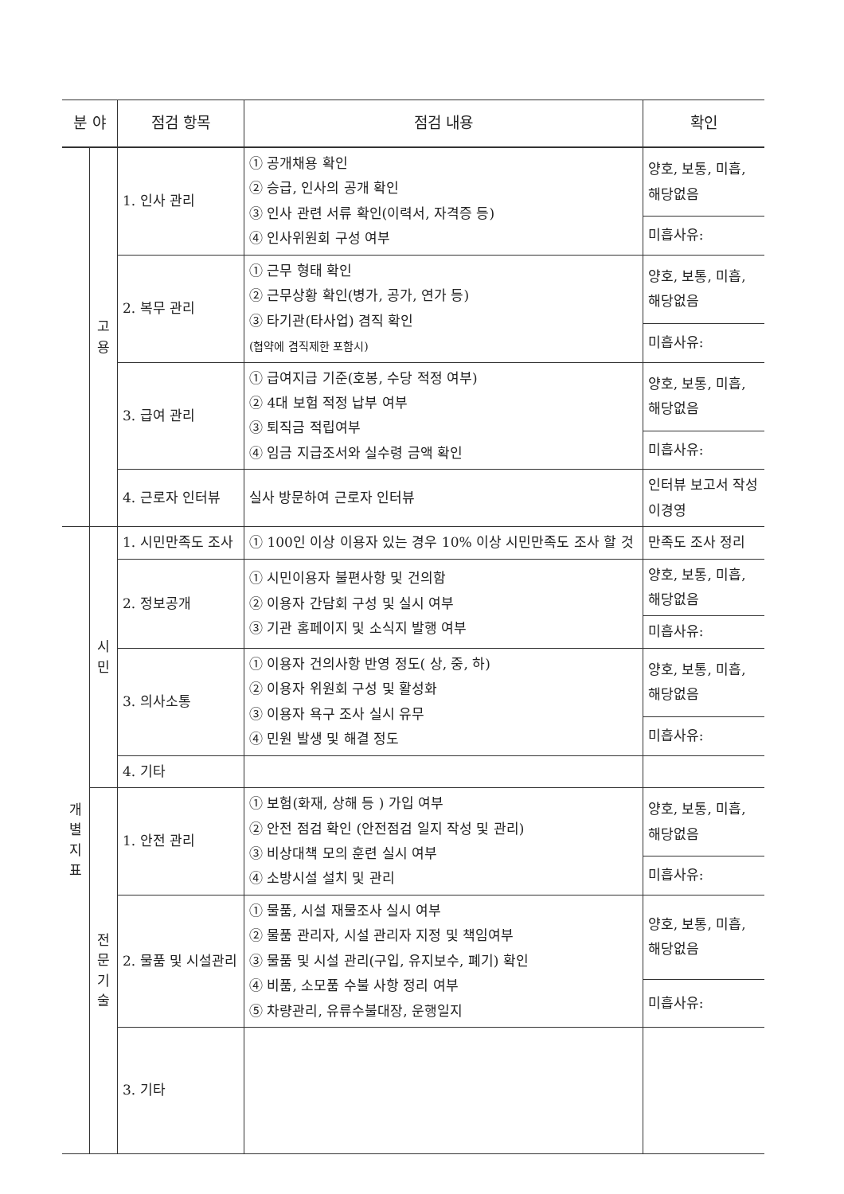| 분 야 | | 점검 항목 | 점검 내용 | 확인 |
| --- | --- | --- | --- | --- |
| | 고 용 | 1. 인사 관리 | ① 공개채용 확인 ② 승급, 인사의 공개 확인 ③ 인사 관련 서류 확인(이력서, 자격증 등) ④ 인사위원회 구성 여부 | 양호, 보통, 미흡, 해당없음 |
| | | | | 미흡사유: |
| | | 2. 복무 관리 | ① 근무 형태 확인 ② 근무상황 확인(병가, 공가, 연가 등) ③ 타기관(타사업) 겸직 확인 (협약에 겸직제한 포함시) | 양호, 보통, 미흡, 해당없음 |
| | | | | 미흡사유: |
| | | 3. 급여 관리 | ① 급여지급 기준(호봉, 수당 적정 여부) ② 4대 보험 적정 납부 여부 ③ 퇴직금 적립여부 ④ 임금 지급조서와 실수령 금액 확인 | 양호, 보통, 미흡, 해당없음 |
| | | | | 미흡사유: |
| | | 4. 근로자 인터뷰 | 실사 방문하여 근로자 인터뷰 | 인터뷰 보고서 작성 이경영 |
| 개 별 지 표 | 시 민 | 1. 시민만족도 조사 | ① 100인 이상 이용자 있는 경우 10% 이상 시민만족도 조사 할 것 | 만족도 조사 정리 |
| | | 2. 정보공개 | ① 시민이용자 불편사항 및 건의함 ② 이용자 간담회 구성 및 실시 여부 ③ 기관 홈페이지 및 소식지 발행 여부 | 양호, 보통, 미흡, 해당없음 |
| | | | | 미흡사유: |
| | | 3. 의사소통 | ① 이용자 건의사항 반영 정도( 상, 중, 하) ② 이용자 위원회 구성 및 활성화 ③ 이용자 욕구 조사 실시 유무 ④ 민원 발생 및 해결 정도 | 양호, 보통, 미흡, 해당없음 |
| | | | | 미흡사유: |
| | | 4. 기타 | | |
| | 전 문 기 술 | 1. 안전 관리 | ① 보험(화재, 상해 등 ) 가입 여부 ② 안전 점검 확인 (안전점검 일지 작성 및 관리) ③ 비상대책 모의 훈련 실시 여부 ④ 소방시설 설치 및 관리 | 양호, 보통, 미흡, 해당없음 |
| | | | | 미흡사유: |
| | | 2. 물품 및 시설관리 | ① 물품, 시설 재물조사 실시 여부 ② 물품 관리자, 시설 관리자 지정 및 책임여부 ③ 물품 및 시설 관리(구입, 유지보수, 폐기) 확인 ④ 비품, 소모품 수불 사항 정리 여부 ⑤ 차량관리, 유류수불대장, 운행일지 | 양호, 보통, 미흡, 해당없음 |
| | | | | 미흡사유: |
| | | 3. 기타 | | |